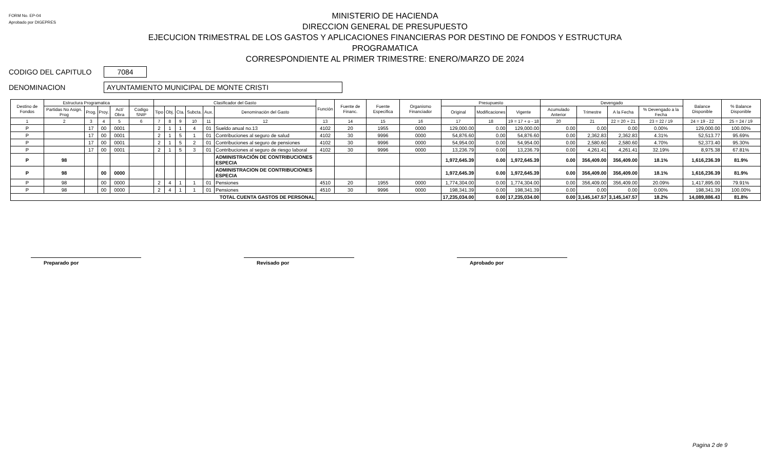FORM No. EP-04
Aprobado por DIGEPRES
MINISTERIO DE HACIENDA
DIRECCION GENERAL DE PRESUPUESTO
EJECUCION TRIMESTRAL DE LOS GASTOS Y APLICACIONES FINANCIERAS POR DESTINO DE FONDOS Y ESTRUCTURA PROGRAMATICA
CORRESPONDIENTE AL PRIMER TRIMESTRE: ENERO/MARZO DE 2024
CODIGO DEL CAPITULO 7084
DENOMINACION AYUNTAMIENTO MUNICIPAL DE MONTE CRISTI
| Destino de Fondos | Estructura Programatica | | | | | Clasificador del Gasto | | | | | | Función | Fuente de Financ. | Fuente Especifica | Organismo Financiador | Presupuesto | | | Devengado | | | | Balance Disponible | % Balance Disponible |
| --- | --- | --- | --- | --- | --- | --- | --- | --- | --- | --- | --- | --- | --- | --- | --- | --- | --- | --- | --- | --- | --- | --- | --- | --- |
| | Partidas No Asign. Prog | Prog. | Proy. | Act/ Obra | Codigo SNIP | Tipo | Obj. | Cta. | Subcta. | Aux. | Denominación del Gasto | | | | | Original | Modificaciones | Vigente | Acumulado Anterior | Trimestre | A la Fecha | % Devengado a la Fecha | | |
| 1 | 2 | 3 | 4 | 5 | 6 | 7 | 8 | 9 | 10 | 11 | 12 | 13 | 14 | 15 | 16 | 17 | 18 | 19 = 17 + o - 18 | 20 | 21 | 22 = 20 + 21 | 23 = 22 / 19 | 24 = 19 - 22 | 25 = 24 / 19 |
| P | | 17 | 00 | 0001 | | 2 | 1 | 1 | 4 | 01 | Sueldo anual no.13 | 4102 | 20 | 1955 | 0000 | 129,000.00 | 0.00 | 129,000.00 | 0.00 | 0.00 | 0.00 | 0.00% | 129,000.00 | 100.00% |
| P | | 17 | 00 | 0001 | | 2 | 1 | 5 | 1 | 01 | Contribuciones al seguro de salud | 4102 | 30 | 9996 | 0000 | 54,876.60 | 0.00 | 54,876.60 | 0.00 | 2,362.83 | 2,362.83 | 4.31% | 52,513.77 | 95.69% |
| P | | 17 | 00 | 0001 | | 2 | 1 | 5 | 2 | 01 | Contribuciones al seguro de pensiones | 4102 | 30 | 9996 | 0000 | 54,954.00 | 0.00 | 54,954.00 | 0.00 | 2,580.60 | 2,580.60 | 4.70% | 52,373.40 | 95.30% |
| P | | 17 | 00 | 0001 | | 2 | 1 | 5 | 3 | 01 | Contribuciones al seguro de riesgo laboral | 4102 | 30 | 9996 | 0000 | 13,236.79 | 0.00 | 13,236.79 | 0.00 | 4,261.41 | 4,261.41 | 32.19% | 8,975.38 | 67.81% |
| P | 98 | | | | | | | | | | ADMINISTRACIÓN DE CONTRIBUCIONES ESPECIA | | | | | 1,972,645.39 | 0.00 | 1,972,645.39 | 0.00 | 356,409.00 | 356,409.00 | 18.1% | 1,616,236.39 | 81.9% |
| P | 98 | | 00 | 0000 | | | | | | | ADMINISTRACION DE CONTRIBUCIONES ESPECIA | | | | | 1,972,645.39 | 0.00 | 1,972,645.39 | 0.00 | 356,409.00 | 356,409.00 | 18.1% | 1,616,236.39 | 81.9% |
| P | 98 | | 00 | 0000 | | 2 | 4 | 1 | 1 | 01 | Pensiones | 4510 | 20 | 1955 | 0000 | 1,774,304.00 | 0.00 | 1,774,304.00 | 0.00 | 356,409.00 | 356,409.00 | 20.09% | 1,417,895.00 | 79.91% |
| P | 98 | | 00 | 0000 | | 2 | 4 | 1 | 1 | 01 | Pensiones | 4510 | 30 | 9996 | 0000 | 198,341.39 | 0.00 | 198,341.39 | 0.00 | 0.00 | 0.00 | 0.00% | 198,341.39 | 100.00% |
| TOTAL CUENTA GASTOS DE PERSONAL | | | | | | | | | | | | | | | | 17,235,034.00 | 0.00 | 17,235,034.00 | 0.00 | 3,145,147.57 | 3,145,147.57 | 18.2% | 14,089,886.43 | 81.8% |
Preparado por Revisado por Aprobado por
Pagina 2 de 9